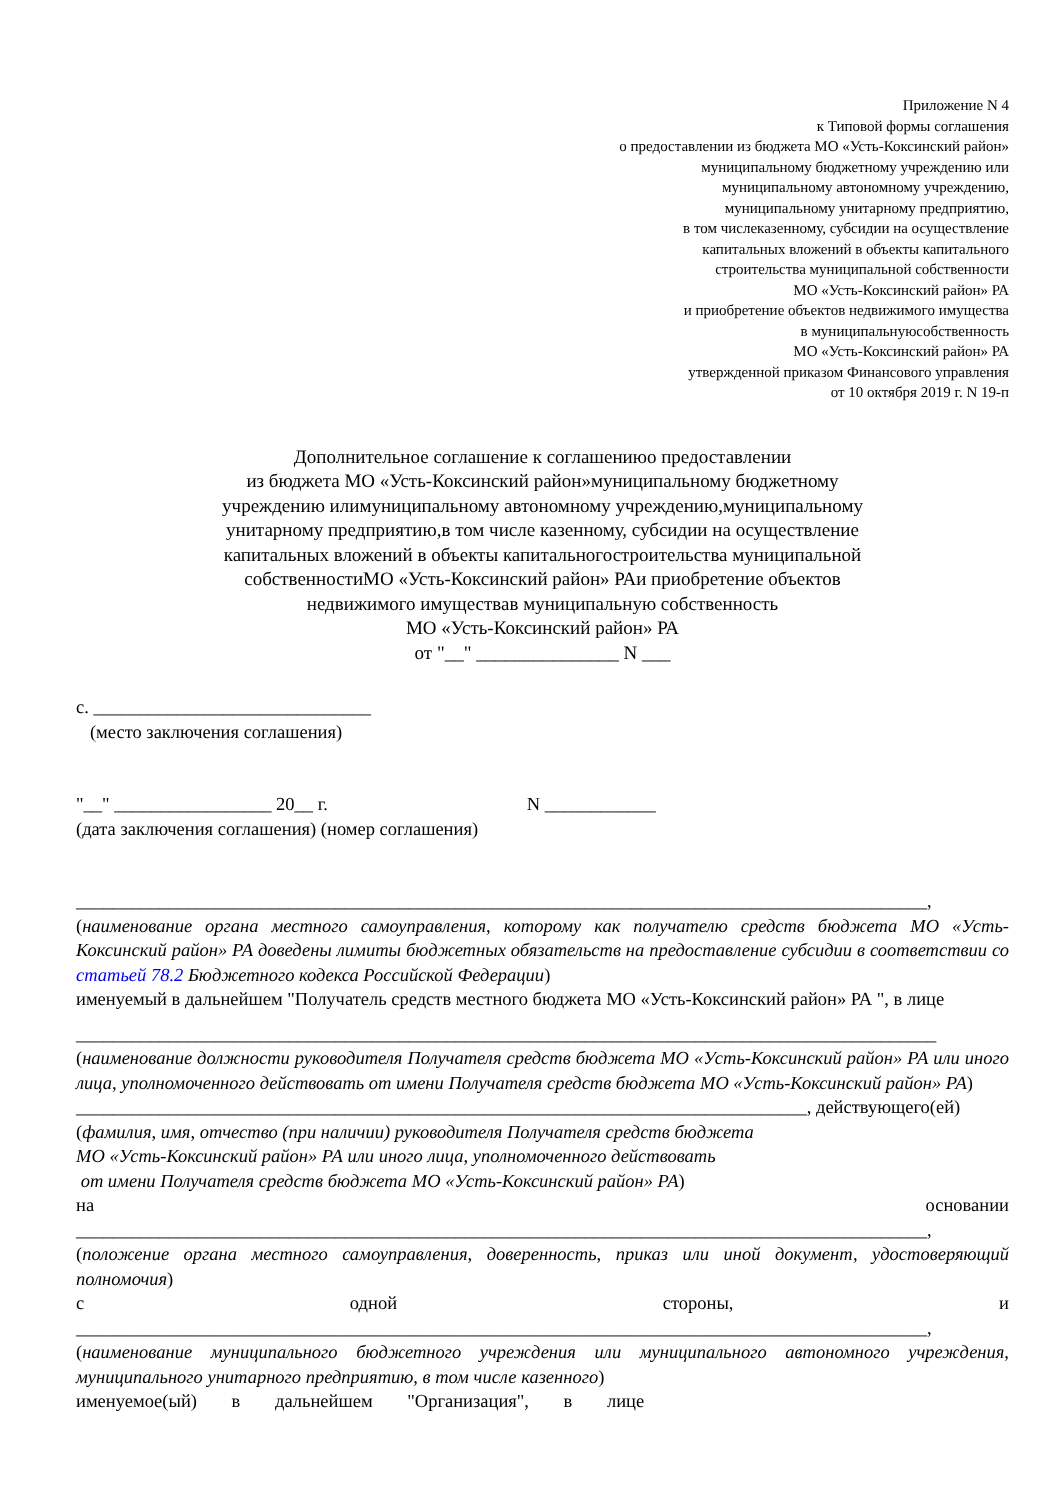Приложение N 4
к Типовой формы соглашения
о предоставлении из бюджета МО «Усть-Коксинский район»
муниципальному бюджетному учреждению или
муниципальному автономному учреждению,
муниципальному унитарному предприятию,
в том числеказенному, субсидии на осуществление
капитальных вложений в объекты капитального
строительства муниципальной собственности
МО «Усть-Коксинский район» РА
и приобретение объектов недвижимого имущества
в муниципальнуюсобственность
МО «Усть-Коксинский район» РА
утвержденной приказом Финансового управления
от 10 октября 2019 г. N 19-п
Дополнительное соглашение к соглашениюо предоставлении
из бюджета МО «Усть-Коксинский район»муниципальному бюджетному
учреждению илимуниципальному автономному учреждению,муниципальному
унитарному предприятию,в том числе казенному, субсидии на осуществление
капитальных вложений в объекты капитальногостроительства муниципальной
собственностиМО «Усть-Коксинский район» РАи приобретение объектов
недвижимого имуществав муниципальную собственность
МО «Усть-Коксинский район» РА
от "__" _______________ N ___
с. ______________________________
(место заключения соглашения)
"__" _________________ 20__ г. N ____________
(дата заключения соглашения) (номер соглашения)
____________________________________________________________________________________________,
(наименование органа местного самоуправления, которому как получателю средств бюджета МО «Усть-Коксинский район» РА доведены лимиты бюджетных обязательств на предоставление субсидии в соответствии со статьей 78.2 Бюджетного кодекса Российской Федерации)
именуемый в дальнейшем "Получатель средств местного бюджета МО «Усть-Коксинский район» РА ", в лице
_____________________________________________________________________________________________
(наименование должности руководителя Получателя средств бюджета МО «Усть-Коксинский район» РА или иного лица, уполномоченного действовать от имени Получателя средств бюджета МО «Усть-Коксинский район» РА)
_______________________________________________________________________________, действующего(ей)
(фамилия, имя, отчество (при наличии) руководителя Получателя средств бюджета
МО «Усть-Коксинский район» РА или иного лица, уполномоченного действовать
от имени Получателя средств бюджета МО «Усть-Коксинский район» РА)
на основании
____________________________________________________________________________________________,
(положение органа местного самоуправления, доверенность, приказ или иной документ, удостоверяющий полномочия)
с одной стороны, и
____________________________________________________________________________________________,
(наименование муниципального бюджетного учреждения или муниципального автономного учреждения, муниципального унитарного предприятию, в том числе казенного)
именуемое(ый) в дальнейшем "Организация", в лице